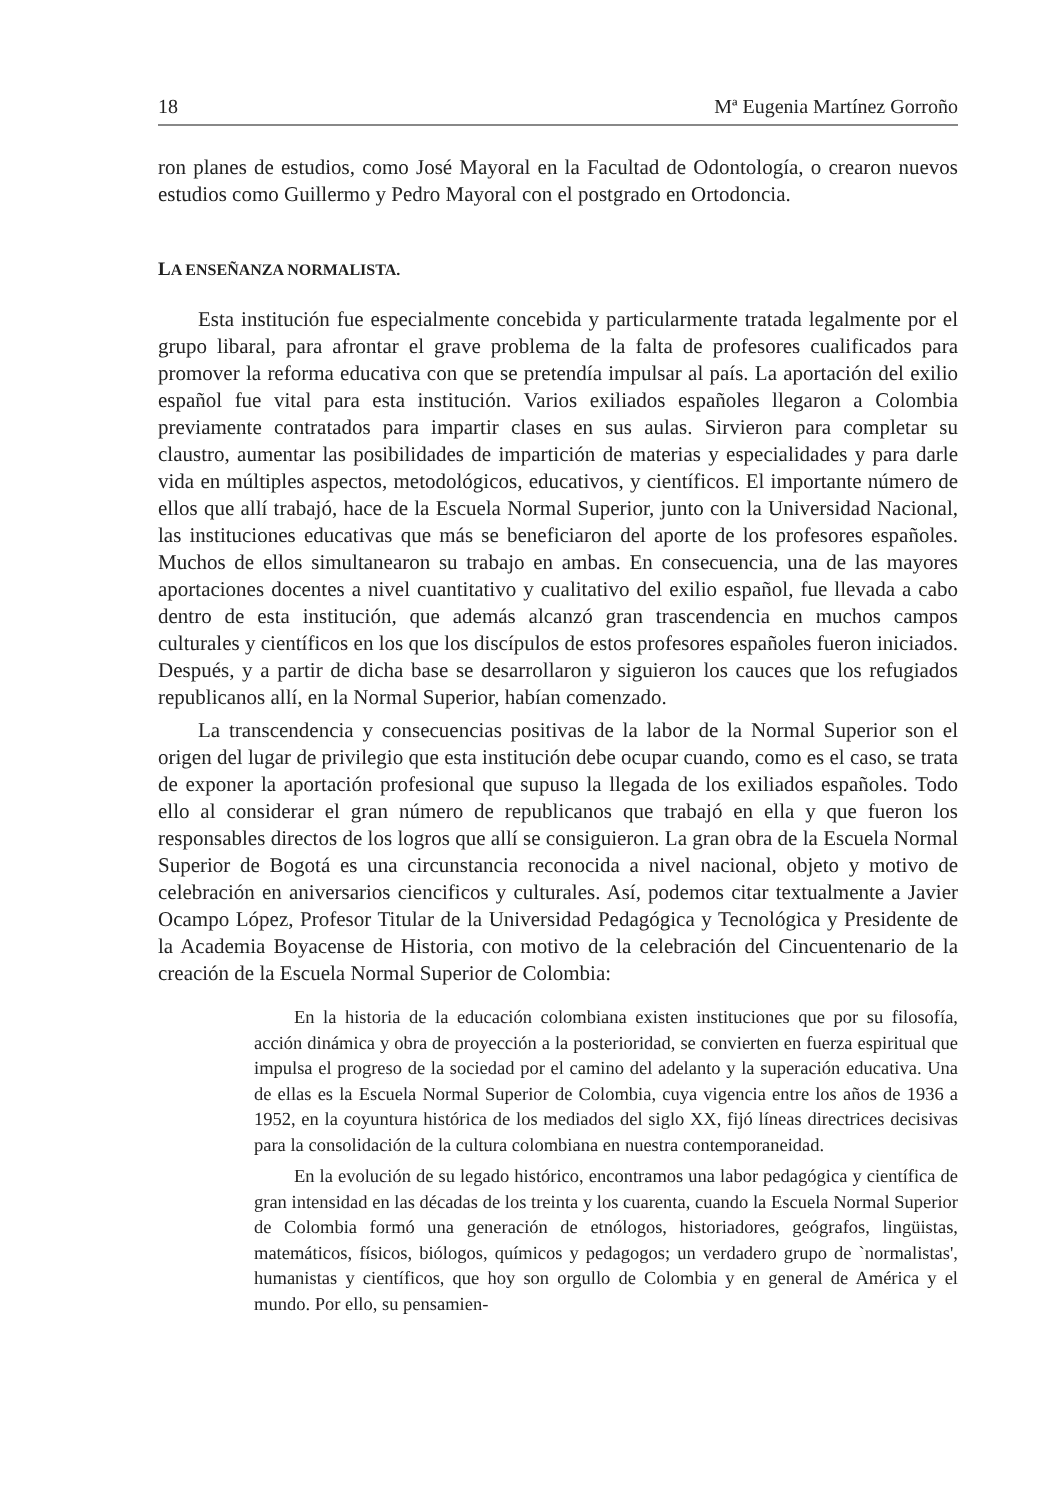18 Mª Eugenia Martínez Gorroño
ron planes de estudios, como José Mayoral en la Facultad de Odontología, o crearon nuevos estudios como Guillermo y Pedro Mayoral con el postgrado en Ortodoncia.
LA ENSEÑANZA NORMALISTA.
Esta institución fue especialmente concebida y particularmente tratada legalmente por el grupo libaral, para afrontar el grave problema de la falta de profesores cualificados para promover la reforma educativa con que se pretendía impulsar al país. La aportación del exilio español fue vital para esta institución. Varios exiliados españoles llegaron a Colombia previamente contratados para impartir clases en sus aulas. Sirvieron para completar su claustro, aumentar las posibilidades de impartición de materias y especialidades y para darle vida en múltiples aspectos, metodológicos, educativos, y científicos. El importante número de ellos que allí trabajó, hace de la Escuela Normal Superior, junto con la Universidad Nacional, las instituciones educativas que más se beneficiaron del aporte de los profesores españoles. Muchos de ellos simultanearon su trabajo en ambas. En consecuencia, una de las mayores aportaciones docentes a nivel cuantitativo y cualitativo del exilio español, fue llevada a cabo dentro de esta institución, que además alcanzó gran trascendencia en muchos campos culturales y científicos en los que los discípulos de estos profesores españoles fueron iniciados. Después, y a partir de dicha base se desarrollaron y siguieron los cauces que los refugiados republicanos allí, en la Normal Superior, habían comenzado.
La transcendencia y consecuencias positivas de la labor de la Normal Superior son el origen del lugar de privilegio que esta institución debe ocupar cuando, como es el caso, se trata de exponer la aportación profesional que supuso la llegada de los exiliados españoles. Todo ello al considerar el gran número de republicanos que trabajó en ella y que fueron los responsables directos de los logros que allí se consiguieron. La gran obra de la Escuela Normal Superior de Bogotá es una circunstancia reconocida a nivel nacional, objeto y motivo de celebración en aniversarios cienci­ficos y culturales. Así, podemos citar textualmente a Javier Ocampo López, Profesor Titular de la Universidad Pedagógica y Tecnológica y Presidente de la Academia Boyacense de Historia, con motivo de la celebración del Cincuentenario de la creación de la Escuela Normal Superior de Colombia:
En la historia de la educación colombiana existen instituciones que por su filosofía, acción dinámica y obra de proyección a la posterioridad, se convierten en fuerza espiritual que impulsa el progreso de la sociedad por el camino del adelanto y la superación educativa. Una de ellas es la Escuela Normal Superior de Colombia, cuya vigencia entre los años de 1936 a 1952, en la coyuntura histórica de los mediados del siglo XX, fijó líneas directrices decisivas para la consolidación de la cultura colombiana en nuestra contemporaneidad.
En la evolución de su legado histórico, encontramos una labor pedagógica y científica de gran intensidad en las décadas de los treinta y los cuarenta, cuando la Escuela Normal Superior de Colombia formó una generación de etnólogos, historiadores, geógrafos, lingüistas, matemáticos, físicos, biólogos, químicos y pedagogos; un verdadero grupo de `normalistas', humanistas y científicos, que hoy son orgullo de Colombia y en general de América y el mundo. Por ello, su pensamien-